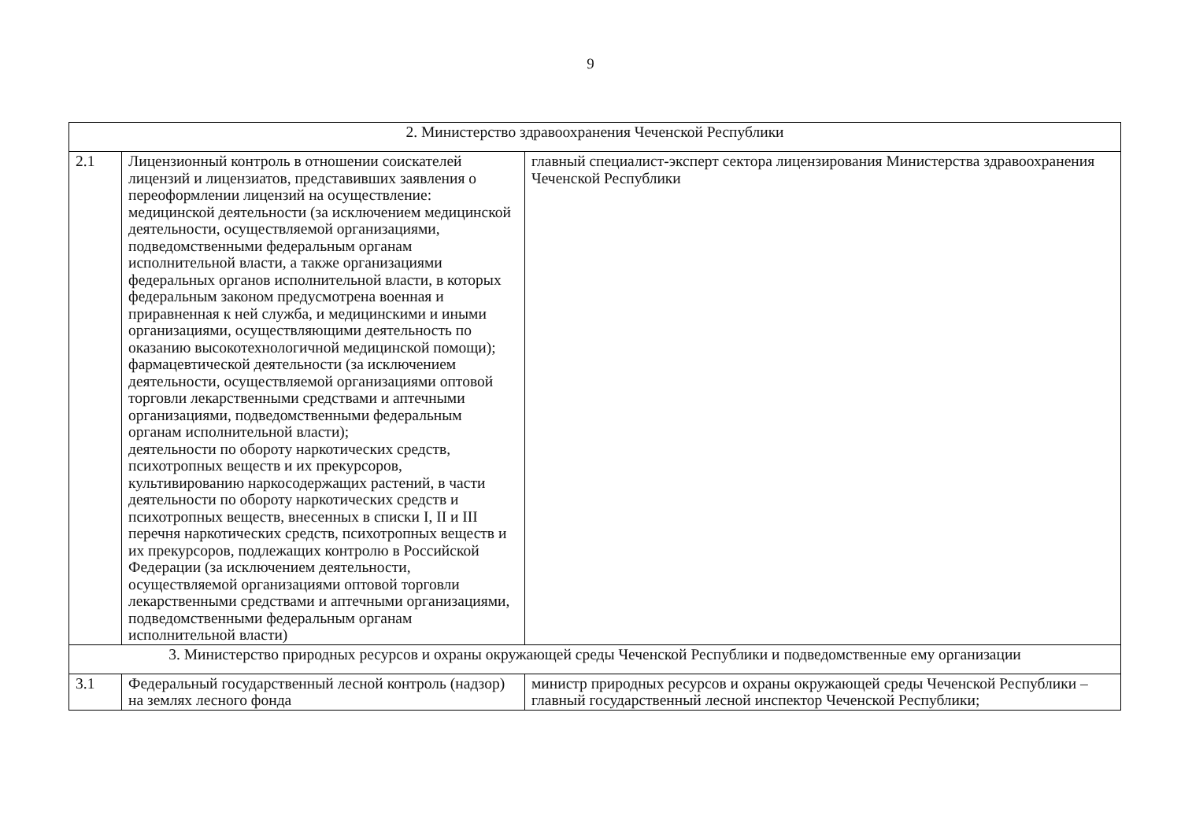9
| 2. Министерство здравоохранения Чеченской Республики | | |
| 2.1 | Лицензионный контроль в отношении соискателей лицензий и лицензиатов, представивших заявления о переоформлении лицензий на осуществление: медицинской деятельности (за исключением медицинской деятельности, осуществляемой организациями, подведомственными федеральным органам исполнительной власти, а также организациями федеральных органов исполнительной власти, в которых федеральным законом предусмотрена военная и приравненная к ней служба, и медицинскими и иными организациями, осуществляющими деятельность по оказанию высокотехнологичной медицинской помощи); фармацевтической деятельности (за исключением деятельности, осуществляемой организациями оптовой торговли лекарственными средствами и аптечными организациями, подведомственными федеральным органам исполнительной власти); деятельности по обороту наркотических средств, психотропных веществ и их прекурсоров, культивированию наркосодержащих растений, в части деятельности по обороту наркотических средств и психотропных веществ, внесенных в списки I, II и III перечня наркотических средств, психотропных веществ и их прекурсоров, подлежащих контролю в Российской Федерации (за исключением деятельности, осуществляемой организациями оптовой торговли лекарственными средствами и аптечными организациями, подведомственными федеральным органам исполнительной власти) | главный специалист-эксперт сектора лицензирования Министерства здравоохранения Чеченской Республики |
| 3. Министерство природных ресурсов и охраны окружающей среды Чеченской Республики и подведомственные ему организации | | |
| 3.1 | Федеральный государственный лесной контроль (надзор) на землях лесного фонда | министр природных ресурсов и охраны окружающей среды Чеченской Республики – главный государственный лесной инспектор Чеченской Республики; |